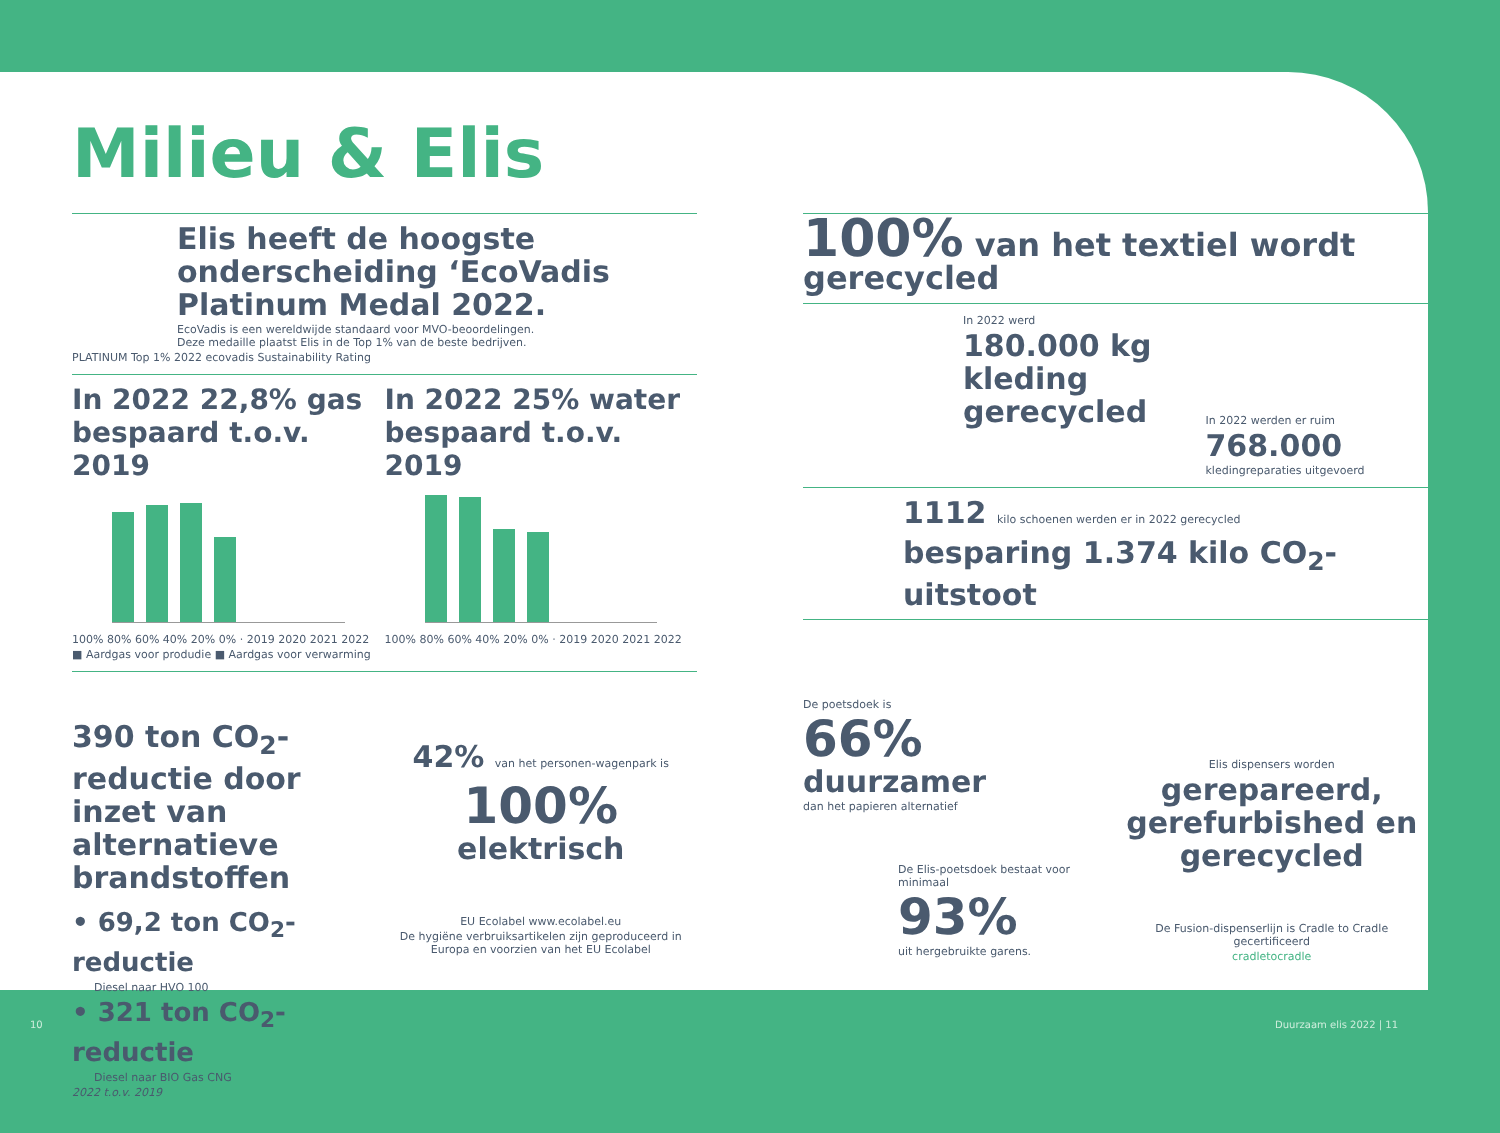Milieu & Elis
Elis heeft de hoogste onderscheiding ‘EcoVadis Platinum Medal 2022.
EcoVadis is een wereldwijde standaard voor MVO-beoordelingen.
Deze medaille plaatst Elis in de Top 1% van de beste bedrijven.
PLATINUM Top 1% 2022 ecovadis Sustainability Rating
In 2022 22,8% gas bespaard t.o.v. 2019
100% 80% 60% 40% 20% 0% · 2019 2020 2021 2022
■ Aardgas voor produdie ■ Aardgas voor verwarming
In 2022 25% water bespaard t.o.v. 2019
100% 80% 60% 40% 20% 0% · 2019 2020 2021 2022
390 ton CO<sub>2</sub>-reductie door inzet van alternatieve brandstoffen
• 69,2 ton CO<sub>2</sub>-reductie
Diesel naar HVO 100
• 321 ton CO<sub>2</sub>-reductie
Diesel naar BIO Gas CNG
2022 t.o.v. 2019
42% van het personen-wagenpark is
100%
elektrisch
EU Ecolabel www.ecolabel.eu
De hygiëne verbruiksartikelen zijn geproduceerd in Europa en voorzien van het EU Ecolabel
100% van het textiel wordt gerecycled
In 2022 werd
180.000 kg kleding gerecycled
In 2022 werden er ruim
768.000
kledingreparaties uitgevoerd
1112 kilo schoenen werden er in 2022 gerecycled
besparing 1.374 kilo CO<sub>2</sub>-uitstoot
De poetsdoek is
66%
duurzamer
dan het papieren alternatief
De Elis-poetsdoek bestaat voor minimaal
93%
uit hergebruikte garens.
Elis dispensers worden
gerepareerd, gerefurbished en gerecycled
De Fusion-dispenserlijn is Cradle to Cradle gecertificeerd
cradletocradle
10 Duurzaam elis 2022 | 11